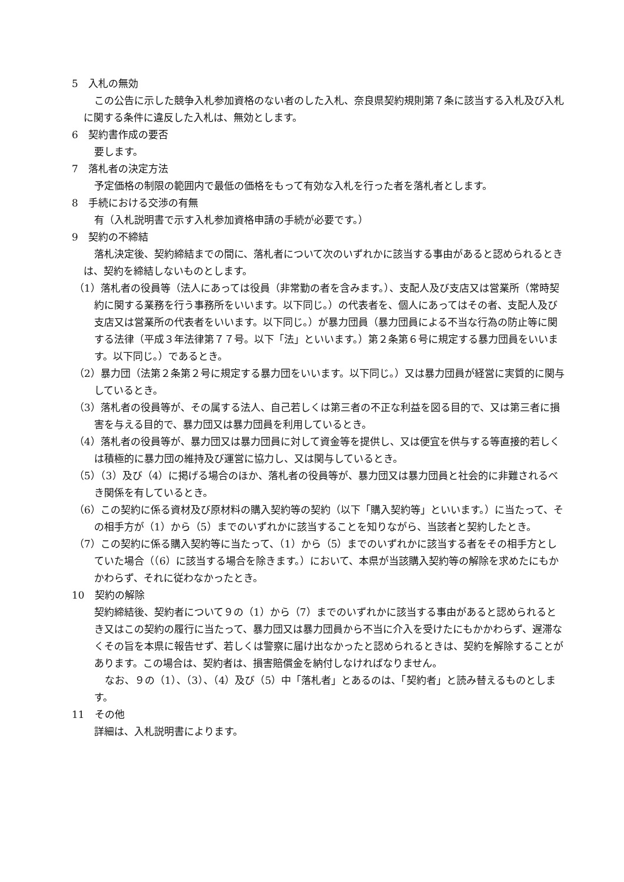5　入札の無効
この公告に示した競争入札参加資格のない者のした入札、奈良県契約規則第７条に該当する入札及び入札に関する条件に違反した入札は、無効とします。
6　契約書作成の要否
要します。
7　落札者の決定方法
予定価格の制限の範囲内で最低の価格をもって有効な入札を行った者を落札者とします。
8　手続における交渉の有無
有（入札説明書で示す入札参加資格申請の手続が必要です。）
9　契約の不締結
落札決定後、契約締結までの間に、落札者について次のいずれかに該当する事由があると認められるときは、契約を締結しないものとします。
（1）落札者の役員等（法人にあっては役員（非常勤の者を含みます。）、支配人及び支店又は営業所（常時契約に関する業務を行う事務所をいいます。以下同じ。）の代表者を、個人にあってはその者、支配人及び支店又は営業所の代表者をいいます。以下同じ。）が暴力団員（暴力団員による不当な行為の防止等に関する法律（平成３年法律第７７号。以下「法」といいます。）第２条第６号に規定する暴力団員をいいます。以下同じ。）であるとき。
（2）暴力団（法第２条第２号に規定する暴力団をいいます。以下同じ。）又は暴力団員が経営に実質的に関与しているとき。
（3）落札者の役員等が、その属する法人、自己若しくは第三者の不正な利益を図る目的で、又は第三者に損害を与える目的で、暴力団又は暴力団員を利用しているとき。
（4）落札者の役員等が、暴力団又は暴力団員に対して資金等を提供し、又は便宜を供与する等直接的若しくは積極的に暴力団の維持及び運営に協力し、又は関与しているとき。
（5）（3）及び（4）に掲げる場合のほか、落札者の役員等が、暴力団又は暴力団員と社会的に非難されるべき関係を有しているとき。
（6）この契約に係る資材及び原材料の購入契約等の契約（以下「購入契約等」といいます。）に当たって、その相手方が（1）から（5）までのいずれかに該当することを知りながら、当該者と契約したとき。
（7）この契約に係る購入契約等に当たって、（1）から（5）までのいずれかに該当する者をその相手方としていた場合（（6）に該当する場合を除きます。）において、本県が当該購入契約等の解除を求めたにもかかわらず、それに従わなかったとき。
10　契約の解除
契約締結後、契約者について９の（1）から（7）までのいずれかに該当する事由があると認められるとき又はこの契約の履行に当たって、暴力団又は暴力団員から不当に介入を受けたにもかかわらず、遅滞なくその旨を本県に報告せず、若しくは警察に届け出なかったと認められるときは、契約を解除することがあります。この場合は、契約者は、損害賠償金を納付しなければなりません。
なお、９の（1）、（3）、（4）及び（5）中「落札者」とあるのは、「契約者」と読み替えるものとします。
11　その他
詳細は、入札説明書によります。